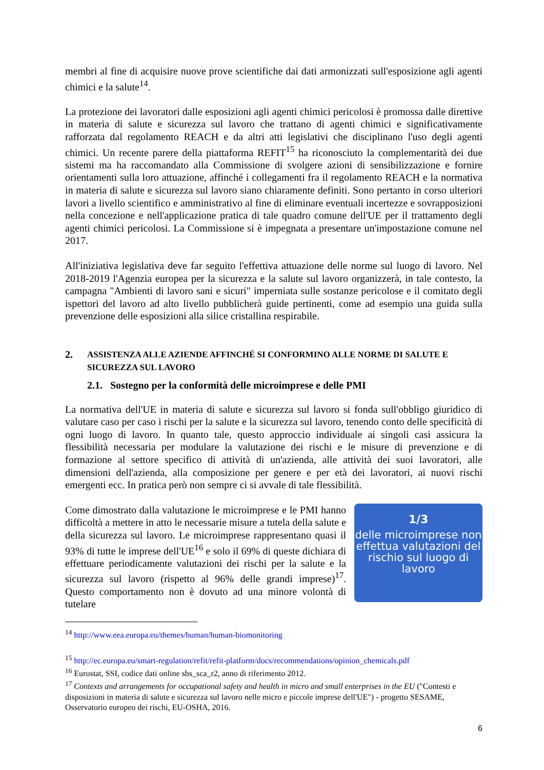membri al fine di acquisire nuove prove scientifiche dai dati armonizzati sull'esposizione agli agenti chimici e la salute<sup>14</sup>.
La protezione dei lavoratori dalle esposizioni agli agenti chimici pericolosi è promossa dalle direttive in materia di salute e sicurezza sul lavoro che trattano di agenti chimici e significativamente rafforzata dal regolamento REACH e da altri atti legislativi che disciplinano l'uso degli agenti chimici. Un recente parere della piattaforma REFIT<sup>15</sup> ha riconosciuto la complementarità dei due sistemi ma ha raccomandato alla Commissione di svolgere azioni di sensibilizzazione e fornire orientamenti sulla loro attuazione, affinché i collegamenti fra il regolamento REACH e la normativa in materia di salute e sicurezza sul lavoro siano chiaramente definiti. Sono pertanto in corso ulteriori lavori a livello scientifico e amministrativo al fine di eliminare eventuali incertezze e sovrapposizioni nella concezione e nell'applicazione pratica di tale quadro comune dell'UE per il trattamento degli agenti chimici pericolosi. La Commissione si è impegnata a presentare un'impostazione comune nel 2017.
All'iniziativa legislativa deve far seguito l'effettiva attuazione delle norme sul luogo di lavoro. Nel 2018-2019 l'Agenzia europea per la sicurezza e la salute sul lavoro organizzerà, in tale contesto, la campagna "Ambienti di lavoro sani e sicuri" imperniata sulle sostanze pericolose e il comitato degli ispettori del lavoro ad alto livello pubblicherà guide pertinenti, come ad esempio una guida sulla prevenzione delle esposizioni alla silice cristallina respirabile.
2. ASSISTENZA ALLE AZIENDE AFFINCHÉ SI CONFORMINO ALLE NORME DI SALUTE E SICUREZZA SUL LAVORO
2.1. Sostegno per la conformità delle microimprese e delle PMI
La normativa dell'UE in materia di salute e sicurezza sul lavoro si fonda sull'obbligo giuridico di valutare caso per caso i rischi per la salute e la sicurezza sul lavoro, tenendo conto delle specificità di ogni luogo di lavoro. In quanto tale, questo approccio individuale ai singoli casi assicura la flessibilità necessaria per modulare la valutazione dei rischi e le misure di prevenzione e di formazione al settore specifico di attività di un'azienda, alle attività dei suoi lavoratori, alle dimensioni dell'azienda, alla composizione per genere e per età dei lavoratori, ai nuovi rischi emergenti ecc. In pratica però non sempre ci si avvale di tale flessibilità.
Come dimostrato dalla valutazione le microimprese e le PMI hanno difficoltà a mettere in atto le necessarie misure a tutela della salute e della sicurezza sul lavoro. Le microimprese rappresentano quasi il 93% di tutte le imprese dell'UE<sup>16</sup> e solo il 69% di queste dichiara di effettuare periodicamente valutazioni dei rischi per la salute e la sicurezza sul lavoro (rispetto al 96% delle grandi imprese)<sup>17</sup>. Questo comportamento non è dovuto ad una minore volontà di tutelare
1/3
delle microimprese non effettua valutazioni del rischio sul luogo di lavoro
<sup>14</sup> http://www.eea.europa.eu/themes/human/human-biomonitoring
<sup>15</sup> http://ec.europa.eu/smart-regulation/refit/refit-platform/docs/recommendations/opinion_chemicals.pdf
<sup>16</sup> Eurostat, SSI, codice dati online sbs_sca_r2, anno di riferimento 2012.
<sup>17</sup> Contexts and arrangements for occupational safety and health in micro and small enterprises in the EU ("Contesti e disposizioni in materia di salute e sicurezza sul lavoro nelle micro e piccole imprese dell'UE") - progetto SESAME, Osservatorio europeo dei rischi, EU-OSHA, 2016.
6